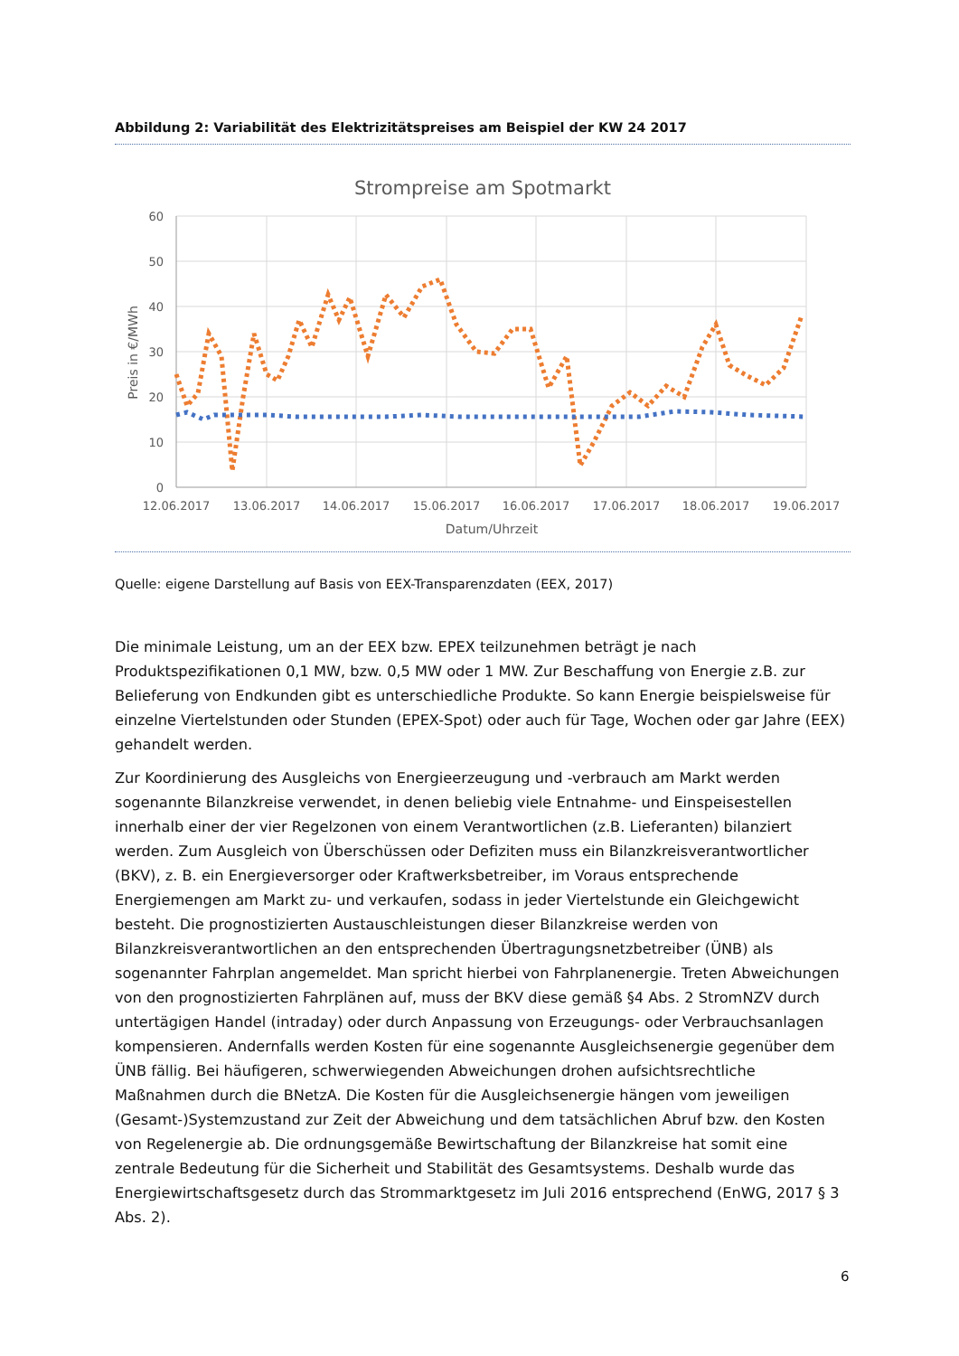Abbildung 2: Variabilität des Elektrizitätspreises am Beispiel der KW 24 2017
Strompreise am Spotmarkt
60
50
40
30
20
10
0
12.06.2017
13.06.2017
14.06.2017
15.06.2017
16.06.2017
17.06.2017
18.06.2017
19.06.2017
Datum/Uhrzeit
Preis in €/MWh
Quelle: eigene Darstellung auf Basis von EEX-Transparenzdaten (EEX, 2017)
Die minimale Leistung, um an der EEX bzw. EPEX teilzunehmen beträgt je nach Produktspezifikationen 0,1 MW, bzw. 0,5 MW oder 1 MW. Zur Beschaffung von Energie z.B. zur Belieferung von Endkunden gibt es unterschiedliche Produkte. So kann Energie beispielsweise für einzelne Viertelstunden oder Stunden (EPEX-Spot) oder auch für Tage, Wochen oder gar Jahre (EEX) gehandelt werden.
Zur Koordinierung des Ausgleichs von Energieerzeugung und -verbrauch am Markt werden sogenannte Bilanzkreise verwendet, in denen beliebig viele Entnahme- und Einspeisestellen innerhalb einer der vier Regelzonen von einem Verantwortlichen (z.B. Lieferanten) bilanziert werden. Zum Ausgleich von Überschüssen oder Defiziten muss ein Bilanzkreisverantwortlicher (BKV), z. B. ein Energieversorger oder Kraftwerksbetreiber, im Voraus entsprechende Energiemengen am Markt zu- und verkaufen, sodass in jeder Viertelstunde ein Gleichgewicht besteht. Die prognostizierten Austauschleistungen dieser Bilanzkreise werden von Bilanzkreisverantwortlichen an den entsprechenden Übertragungsnetzbetreiber (ÜNB) als sogenannter Fahrplan angemeldet. Man spricht hierbei von Fahrplanenergie. Treten Abweichungen von den prognostizierten Fahrplänen auf, muss der BKV diese gemäß §4 Abs. 2 StromNZV durch untertägigen Handel (intraday) oder durch Anpassung von Erzeugungs- oder Verbrauchsanlagen kompensieren. Andernfalls werden Kosten für eine sogenannte Ausgleichsenergie gegenüber dem ÜNB fällig. Bei häufigeren, schwerwiegenden Abweichungen drohen aufsichtsrechtliche Maßnahmen durch die BNetzA. Die Kosten für die Ausgleichsenergie hängen vom jeweiligen (Gesamt-)Systemzustand zur Zeit der Abweichung und dem tatsächlichen Abruf bzw. den Kosten von Regelenergie ab. Die ordnungsgemäße Bewirtschaftung der Bilanzkreise hat somit eine zentrale Bedeutung für die Sicherheit und Stabilität des Gesamtsystems. Deshalb wurde das Energiewirtschaftsgesetz durch das Strommarktgesetz im Juli 2016 entsprechend (EnWG, 2017 § 3 Abs. 2).
6